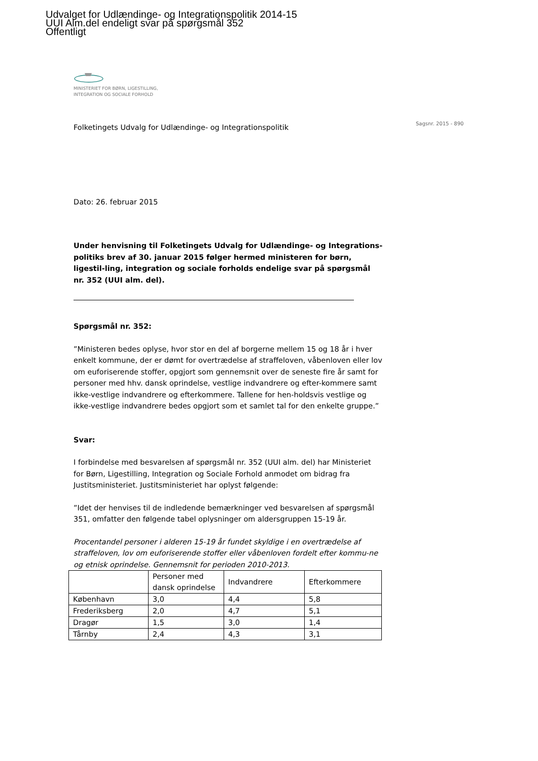Udvalget for Udlændinge- og Integrationspolitik 2014-15
UUI Alm.del endeligt svar på spørgsmål 352
Offentligt
MINISTERIET FOR BØRN, LIGESTILLING,
INTEGRATION OG SOCIALE FORHOLD
Sagsnr. 2015 - 890
Folketingets Udvalg for Udlændinge- og Integrationspolitik
Dato: 26. februar 2015
Under henvisning til Folketingets Udvalg for Udlændinge- og Integrations-politiks brev af 30. januar 2015 følger hermed ministeren for børn, ligestil-ling, integration og sociale forholds endelige svar på spørgsmål nr. 352 (UUI alm. del).
Spørgsmål nr. 352:
”Ministeren bedes oplyse, hvor stor en del af borgerne mellem 15 og 18 år i hver enkelt kommune, der er dømt for overtrædelse af straffeloven, våbenloven eller lov om euforiserende stoffer, opgjort som gennemsnit over de seneste fire år samt for personer med hhv. dansk oprindelse, vestlige indvandrere og efter-kommere samt ikke-vestlige indvandrere og efterkommere. Tallene for hen-holdsvis vestlige og ikke-vestlige indvandrere bedes opgjort som et samlet tal for den enkelte gruppe.”
Svar:
I forbindelse med besvarelsen af spørgsmål nr. 352 (UUI alm. del) har Ministeriet for Børn, Ligestilling, Integration og Sociale Forhold anmodet om bidrag fra Justitsministeriet. Justitsministeriet har oplyst følgende:
”Idet der henvises til de indledende bemærkninger ved besvarelsen af spørgsmål 351, omfatter den følgende tabel oplysninger om aldersgruppen 15-19 år.
Procentandel personer i alderen 15-19 år fundet skyldige i en overtrædelse af straffeloven, lov om euforiserende stoffer eller våbenloven fordelt efter kommu-ne og etnisk oprindelse. Gennemsnit for perioden 2010-2013.
| | Personer med dansk oprindelse | Indvandrere | Efterkommere |
| København | 3,0 | 4,4 | 5,8 |
| Frederiksberg | 2,0 | 4,7 | 5,1 |
| Dragør | 1,5 | 3,0 | 1,4 |
| Tårnby | 2,4 | 4,3 | 3,1 |